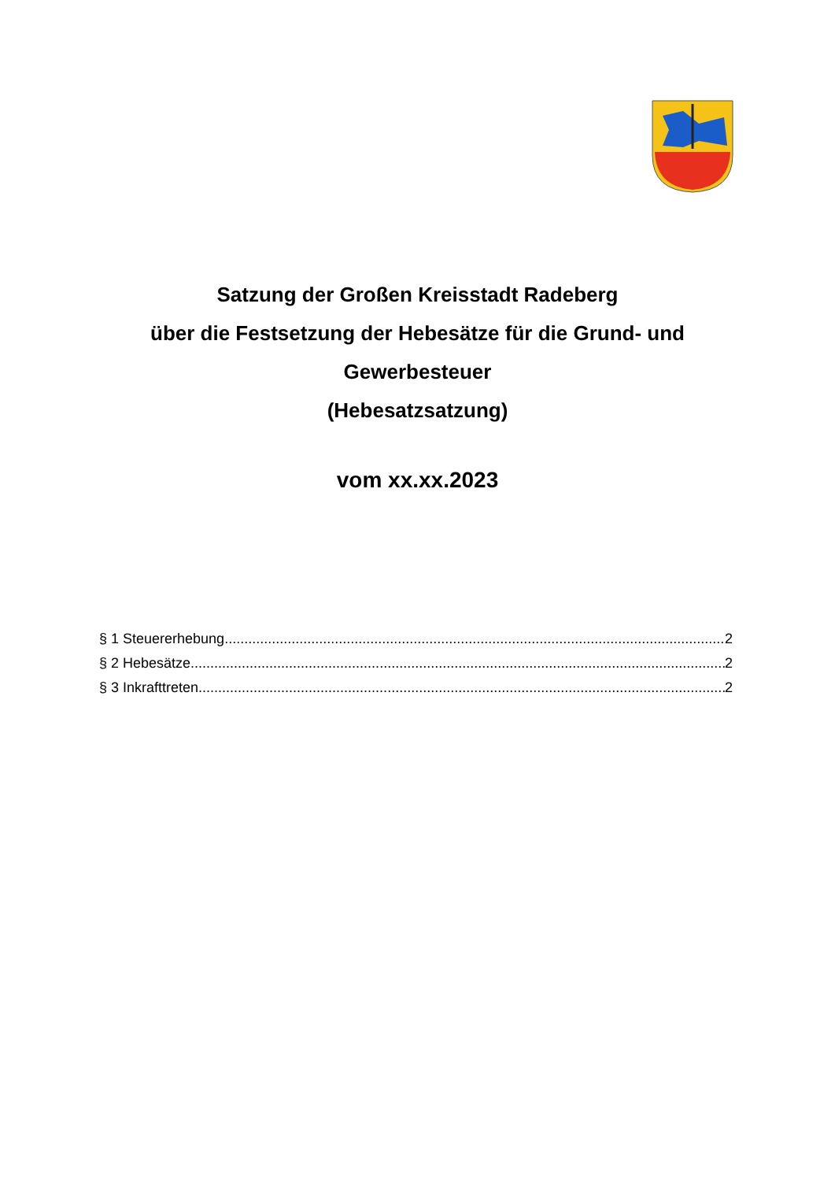Satzung der Großen Kreisstadt Radeberg
über die Festsetzung der Hebesätze für die Grund- und
Gewerbesteuer
(Hebesatzsatzung)
vom xx.xx.2023
§ 1 Steuererhebung 2
§ 2 Hebesätze 2
§ 3 Inkrafttreten 2